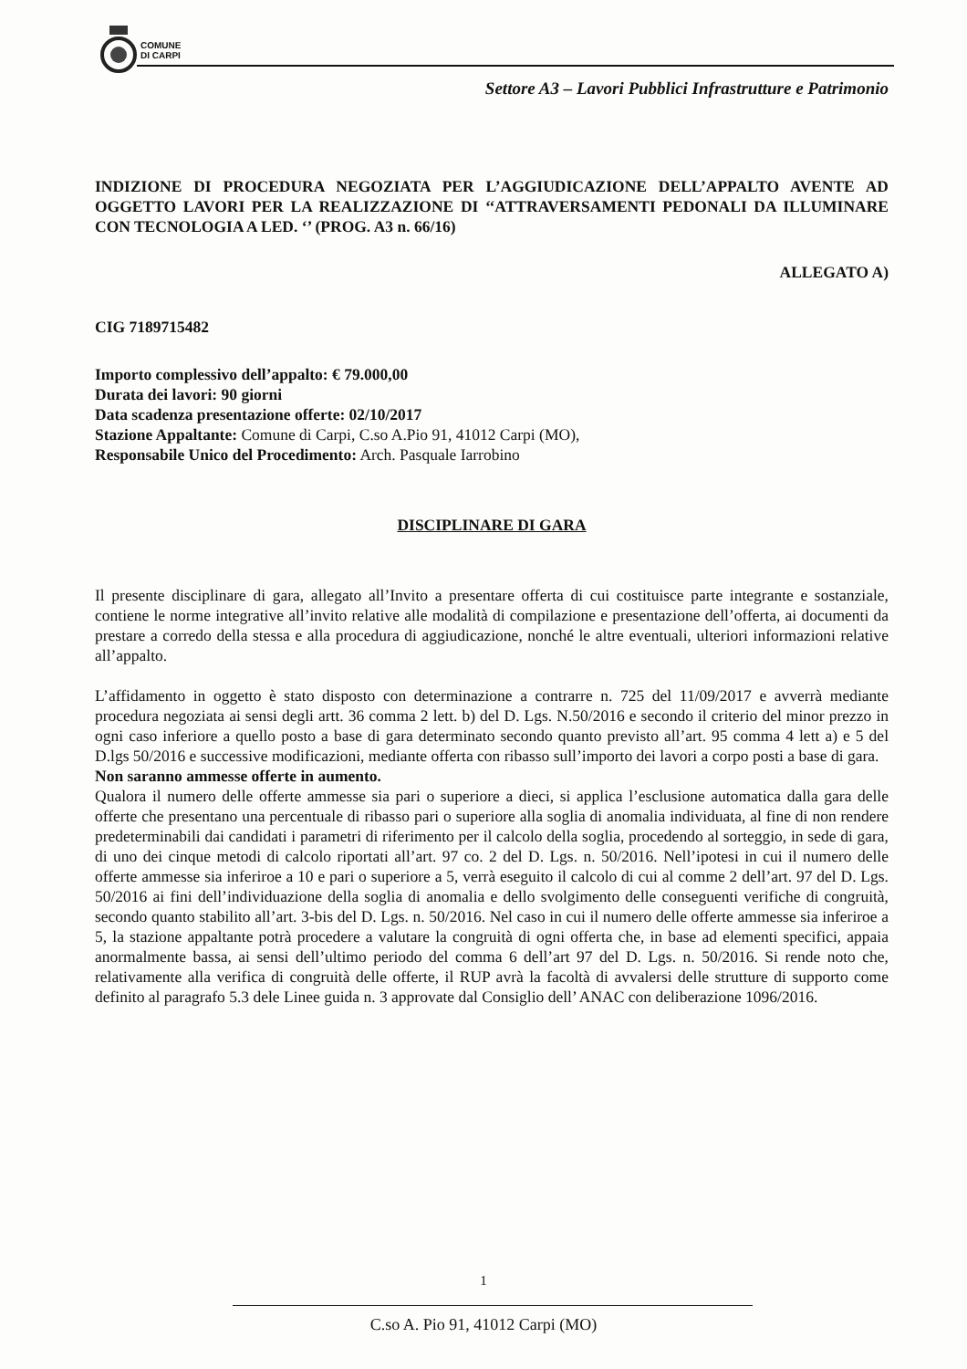COMUNE
DI CARPI
Settore A3 – Lavori Pubblici Infrastrutture e Patrimonio
INDIZIONE DI PROCEDURA NEGOZIATA PER L’AGGIUDICAZIONE DELL’APPALTO AVENTE AD OGGETTO LAVORI PER LA REALIZZAZIONE DI ‘‘ATTRAVERSAMENTI PEDONALI DA ILLUMINARE CON TECNOLOGIA A LED. ‘’ (PROG. A3 n. 66/16)
ALLEGATO A)
CIG 7189715482
Importo complessivo dell’appalto: € 79.000,00
Durata dei lavori: 90 giorni
Data scadenza presentazione offerte: 02/10/2017
Stazione Appaltante: Comune di Carpi, C.so A.Pio 91, 41012 Carpi (MO),
Responsabile Unico del Procedimento: Arch. Pasquale Iarrobino
DISCIPLINARE DI GARA
Il presente disciplinare di gara, allegato all’Invito a presentare offerta di cui costituisce parte integrante e sostanziale, contiene le norme integrative all’invito relative alle modalità di compilazione e presentazione dell’offerta, ai documenti da prestare a corredo della stessa e alla procedura di aggiudicazione, nonché le altre eventuali, ulteriori informazioni relative all’appalto.
L’affidamento in oggetto è stato disposto con determinazione a contrarre n. 725 del 11/09/2017 e avverrà mediante procedura negoziata ai sensi degli artt. 36 comma 2 lett. b) del D. Lgs. N.50/2016 e secondo il criterio del minor prezzo in ogni caso inferiore a quello posto a base di gara determinato secondo quanto previsto all’art. 95 comma 4 lett a) e 5 del D.lgs 50/2016 e successive modificazioni, mediante offerta con ribasso sull’importo dei lavori a corpo posti a base di gara.
Non saranno ammesse offerte in aumento.
Qualora il numero delle offerte ammesse sia pari o superiore a dieci, si applica l’esclusione automatica dalla gara delle offerte che presentano una percentuale di ribasso pari o superiore alla soglia di anomalia individuata, al fine di non rendere predeterminabili dai candidati i parametri di riferimento per il calcolo della soglia, procedendo al sorteggio, in sede di gara, di uno dei cinque metodi di calcolo riportati all’art. 97 co. 2 del D. Lgs. n. 50/2016. Nell’ipotesi in cui il numero delle offerte ammesse sia inferiroe a 10 e pari o superiore a 5, verrà eseguito il calcolo di cui al comme 2 dell’art. 97 del D. Lgs. 50/2016 ai fini dell’individuazione della soglia di anomalia e dello svolgimento delle conseguenti verifiche di congruità, secondo quanto stabilito all’art. 3-bis del D. Lgs. n. 50/2016. Nel caso in cui il numero delle offerte ammesse sia inferiroe a 5, la stazione appaltante potrà procedere a valutare la congruità di ogni offerta che, in base ad elementi specifici, appaia anormalmente bassa, ai sensi dell’ultimo periodo del comma 6 dell’art 97 del D. Lgs. n. 50/2016. Si rende noto che, relativamente alla verifica di congruità delle offerte, il RUP avrà la facoltà di avvalersi delle strutture di supporto come definito al paragrafo 5.3 dele Linee guida n. 3 approvate dal Consiglio dell’ ANAC con deliberazione 1096/2016.
1
C.so A. Pio 91, 41012 Carpi (MO)